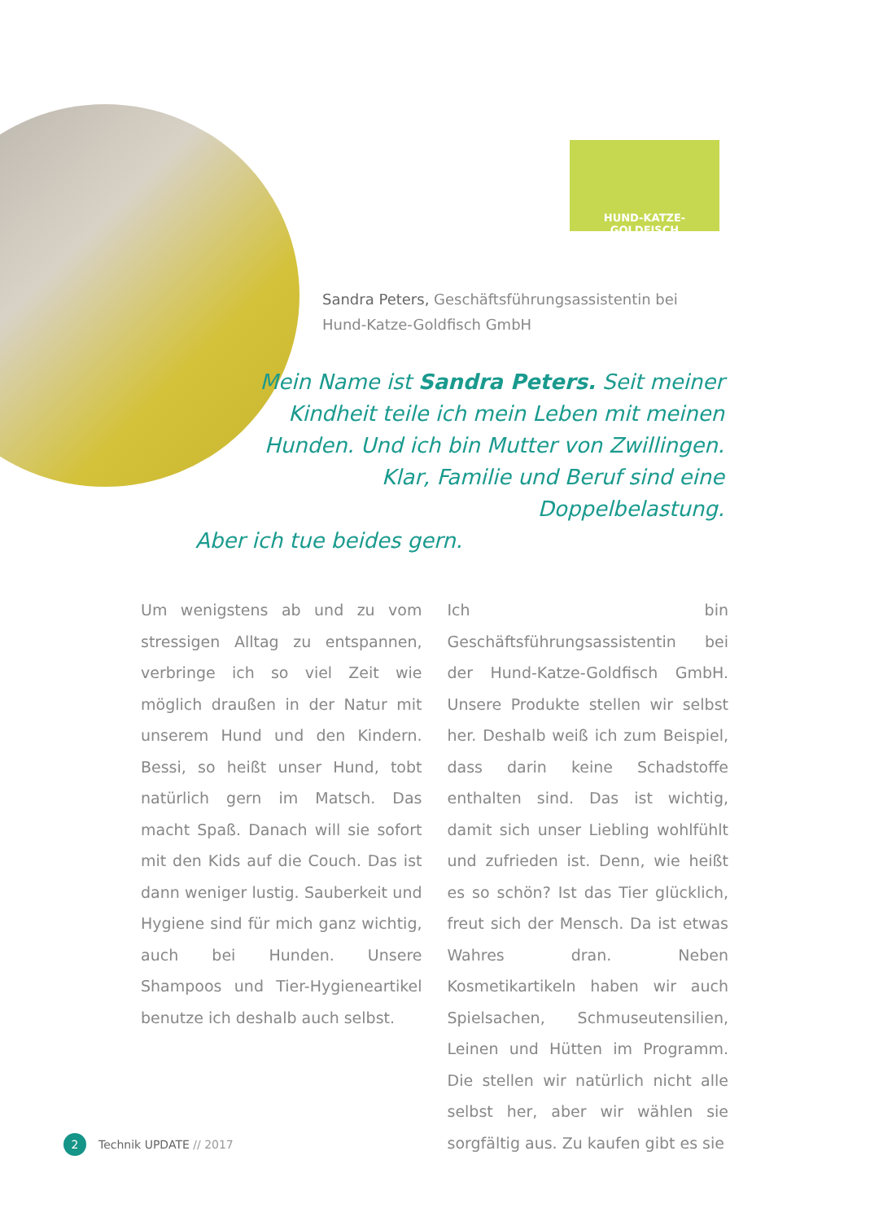HUND-KATZE-GOLDFISCH
Sandra Peters, Geschäftsführungsassistentin bei
Hund-Katze-Goldfisch GmbH
Mein Name ist Sandra Peters. Seit meiner
Kindheit teile ich mein Leben mit meinen
Hunden. Und ich bin Mutter von Zwillingen.
Klar, Familie und Beruf sind eine Doppelbelastung.
Aber ich tue beides gern.
Um wenigstens ab und zu vom stressigen Alltag zu entspannen, verbringe ich so viel Zeit wie möglich draußen in der Natur mit unserem Hund und den Kindern. Bessi, so heißt unser Hund, tobt natürlich gern im Matsch. Das macht Spaß. Danach will sie sofort mit den Kids auf die Couch. Das ist dann weniger lustig. Sauberkeit und Hygiene sind für mich ganz wichtig, auch bei Hunden. Unsere Shampoos und Tier-Hygieneartikel benutze ich deshalb auch selbst.
Ich bin Geschäftsführungsassistentin bei der Hund-Katze-Goldfisch GmbH. Unsere Produkte stellen wir selbst her. Deshalb weiß ich zum Beispiel, dass darin keine Schadstoffe enthalten sind. Das ist wichtig, damit sich unser Liebling wohlfühlt und zufrieden ist. Denn, wie heißt es so schön? Ist das Tier glücklich, freut sich der Mensch. Da ist etwas Wahres dran. Neben Kosmetikartikeln haben wir auch Spielsachen, Schmuseutensilien, Leinen und Hütten im Programm. Die stellen wir natürlich nicht alle selbst her, aber wir wählen sie sorgfältig aus. Zu kaufen gibt es sie
2 Technik UPDATE // 2017